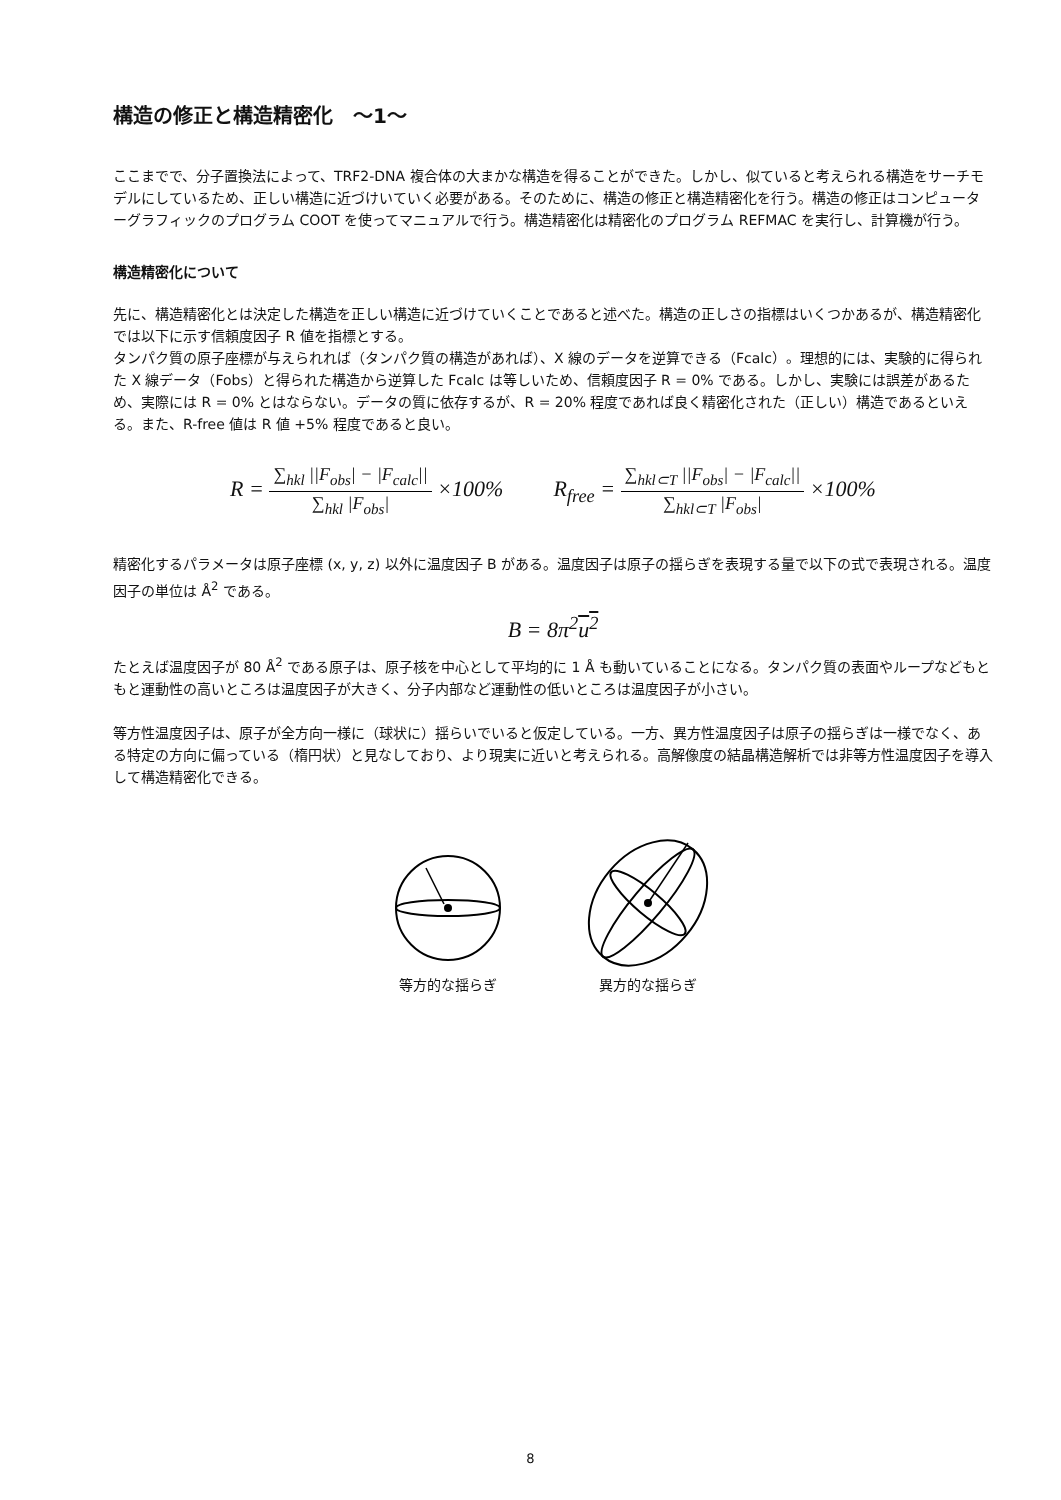構造の修正と構造精密化　～1～
ここまでで、分子置換法によって、TRF2-DNA 複合体の大まかな構造を得ることができた。しかし、似ていると考えられる構造をサーチモデルにしているため、正しい構造に近づけいていく必要がある。そのために、構造の修正と構造精密化を行う。構造の修正はコンピューターグラフィックのプログラム COOT を使ってマニュアルで行う。構造精密化は精密化のプログラム REFMAC を実行し、計算機が行う。
構造精密化について
先に、構造精密化とは決定した構造を正しい構造に近づけていくことであると述べた。構造の正しさの指標はいくつかあるが、構造精密化では以下に示す信頼度因子 R 値を指標とする。
タンパク質の原子座標が与えられれば（タンパク質の構造があれば）、X 線のデータを逆算できる（Fcalc）。理想的には、実験的に得られた X 線データ（Fobs）と得られた構造から逆算した Fcalc は等しいため、信頼度因子 R = 0% である。しかし、実験には誤差があるため、実際には R = 0% とはならない。データの質に依存するが、R = 20% 程度であれば良く精密化された（正しい）構造であるといえる。また、R-free 値は R 値 +5% 程度であると良い。
R = ∑<sub>hkl</sub> ||F<sub>obs</sub>| − |F<sub>calc</sub>|| ∑<sub>hkl</sub> |F<sub>obs</sub>| ×100%
R<sub>free</sub> = ∑<sub>hkl⊂T</sub> ||F<sub>obs</sub>| − |F<sub>calc</sub>|| ∑<sub>hkl⊂T</sub> |F<sub>obs</sub>| ×100%
精密化するパラメータは原子座標 (x, y, z) 以外に温度因子 B がある。温度因子は原子の揺らぎを表現する量で以下の式で表現される。温度因子の単位は Å<sup>2</sup> である。
B = 8π<sup>2</sup>u<sup>2</sup>
たとえば温度因子が 80 Å<sup>2</sup> である原子は、原子核を中心として平均的に 1 Å も動いていることになる。タンパク質の表面やループなどもともと運動性の高いところは温度因子が大きく、分子内部など運動性の低いところは温度因子が小さい。
等方性温度因子は、原子が全方向一様に（球状に）揺らいでいると仮定している。一方、異方性温度因子は原子の揺らぎは一様でなく、ある特定の方向に偏っている（楕円状）と見なしており、より現実に近いと考えられる。高解像度の結晶構造解析では非等方性温度因子を導入して構造精密化できる。
等方的な揺らぎ 異方的な揺らぎ
8